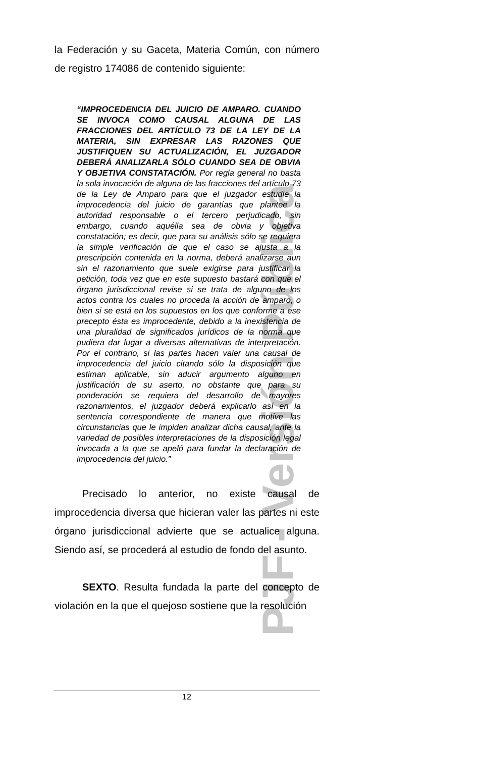PJF - Versión Pública
la Federación y su Gaceta, Materia Común, con número de registro 174086 de contenido siguiente:
“IMPROCEDENCIA DEL JUICIO DE AMPARO. CUANDO SE INVOCA COMO CAUSAL ALGUNA DE LAS FRACCIONES DEL ARTÍCULO 73 DE LA LEY DE LA MATERIA, SIN EXPRESAR LAS RAZONES QUE JUSTIFIQUEN SU ACTUALIZACIÓN, EL JUZGADOR DEBERÁ ANALIZARLA SÓLO CUANDO SEA DE OBVIA Y OBJETIVA CONSTATACIÓN. Por regla general no basta la sola invocación de alguna de las fracciones del artículo 73 de la Ley de Amparo para que el juzgador estudie la improcedencia del juicio de garantías que plantee la autoridad responsable o el tercero perjudicado, sin embargo, cuando aquélla sea de obvia y objetiva constatación; es decir, que para su análisis sólo se requiera la simple verificación de que el caso se ajusta a la prescripción contenida en la norma, deberá analizarse aun sin el razonamiento que suele exigirse para justificar la petición, toda vez que en este supuesto bastará con que el órgano jurisdiccional revise si se trata de alguno de los actos contra los cuales no proceda la acción de amparo, o bien si se está en los supuestos en los que conforme a ese precepto ésta es improcedente, debido a la inexistencia de una pluralidad de significados jurídicos de la norma que pudiera dar lugar a diversas alternativas de interpretación. Por el contrario, si las partes hacen valer una causal de improcedencia del juicio citando sólo la disposición que estiman aplicable, sin aducir argumento alguno en justificación de su aserto, no obstante que para su ponderación se requiera del desarrollo de mayores razonamientos, el juzgador deberá explicarlo así en la sentencia correspondiente de manera que motive las circunstancias que le impiden analizar dicha causal, ante la variedad de posibles interpretaciones de la disposición legal invocada a la que se apeló para fundar la declaración de improcedencia del juicio.”
Precisado lo anterior, no existe causal de improcedencia diversa que hicieran valer las partes ni este órgano jurisdiccional advierte que se actualice alguna. Siendo así, se procederá al estudio de fondo del asunto.
SEXTO. Resulta fundada la parte del concepto de violación en la que el quejoso sostiene que la resolución
12